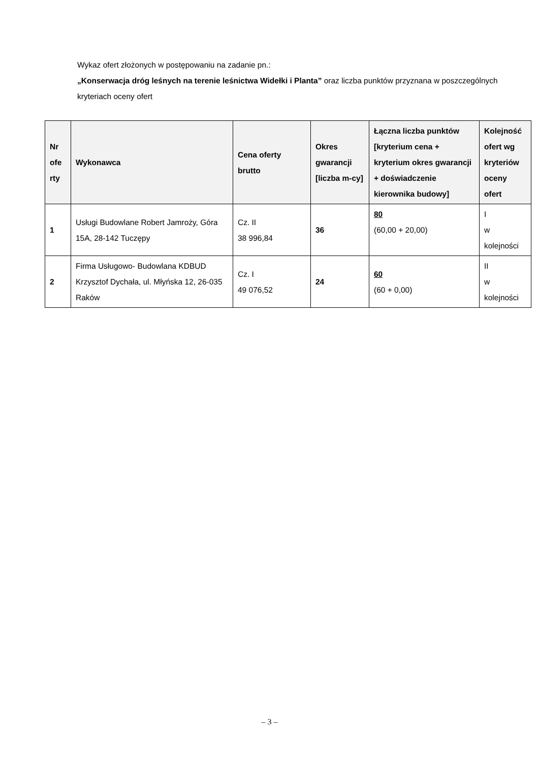Wykaz ofert złożonych w postępowaniu na zadanie pn.:
„Konserwacja dróg leśnych na terenie leśnictwa Widełki i Planta” oraz liczba punktów przyznana w poszczególnych kryteriach oceny ofert
| Nr ofe rty | Wykonawca | Cena oferty brutto | Okres gwarancji [liczba m-cy] | Łączna liczba punktów [kryterium cena + kryterium okres gwarancji + doświadczenie kierownika budowy] | Kolejność ofert wg kryteriów oceny ofert |
| --- | --- | --- | --- | --- | --- |
| 1 | Usługi Budowlane Robert Jamroży, Góra 15A, 28-142 Tuczępy | Cz. II 38 996,84 | 36 | 80 (60,00 + 20,00) | I w kolejności |
| 2 | Firma Usługowo- Budowlana KDBUD Krzysztof Dychała, ul. Młyńska 12, 26-035 Raków | Cz. I 49 076,52 | 24 | 60 (60 + 0,00) | II w kolejności |
– 3 –